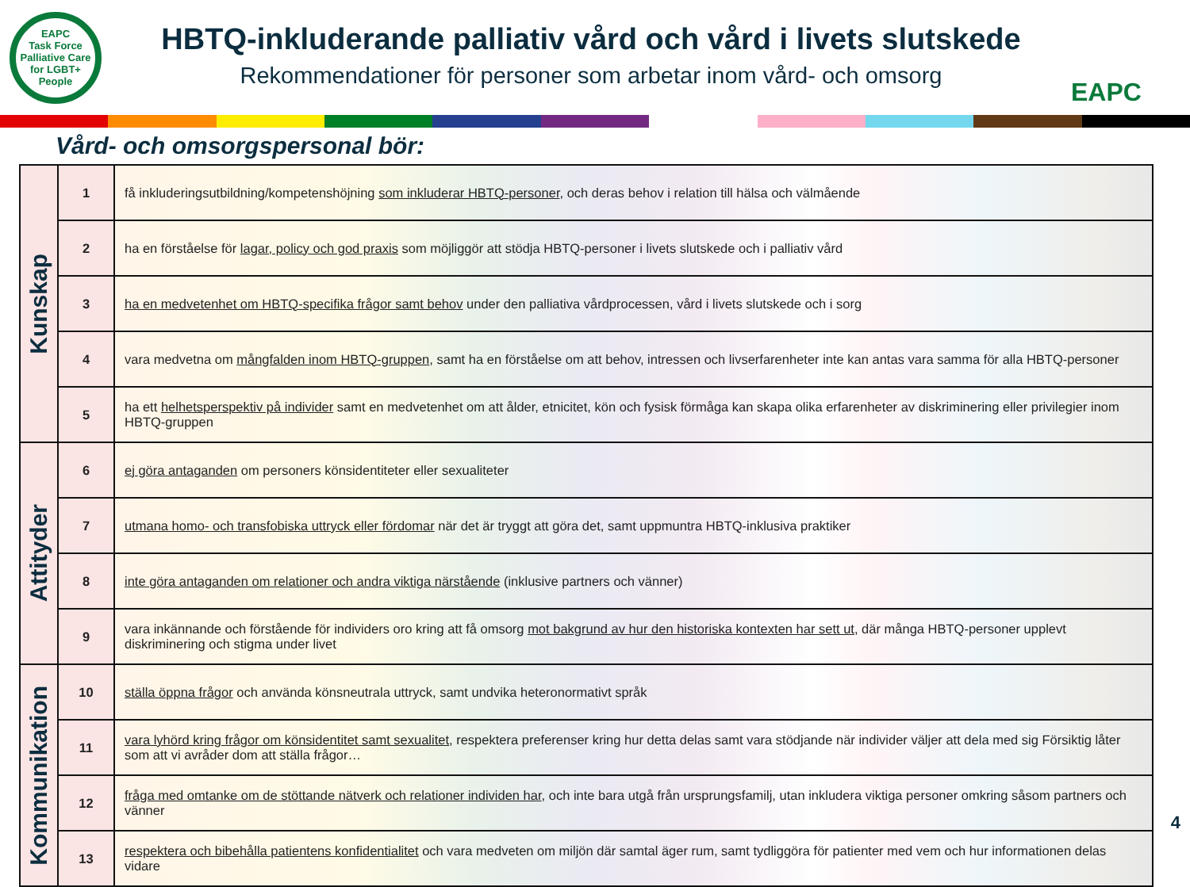EAPC
Task Force
Palliative Care for LGBT+ People
HBTQ-inkluderande palliativ vård och vård i livets slutskede
Rekommendationer för personer som arbetar inom vård- och omsorg
EAPC
Vård- och omsorgspersonal bör:
| Kunskap | 1 | få inkluderingsutbildning/kompetenshöjning som inkluderar HBTQ-personer , och deras behov i relation till hälsa och välmående |
| | 2 | ha en förståelse för lagar, policy och god praxis som möjliggör att stödja HBTQ-personer i livets slutskede och i palliativ vård |
| | 3 | ha en medvetenhet om HBTQ-specifika frågor samt behov under den palliativa vårdprocessen, vård i livets slutskede och i sorg |
| | 4 | vara medvetna om mångfalden inom HBTQ-gruppen , samt ha en förståelse om att behov, intressen och livserfarenheter inte kan antas vara samma för alla HBTQ-personer |
| | 5 | ha ett helhetsperspektiv på individer samt en medvetenhet om att ålder, etnicitet, kön och fysisk förmåga kan skapa olika erfarenheter av diskriminering eller privilegier inom HBTQ-gruppen |
| Attityder | 6 | ej göra antaganden om personers könsidentiteter eller sexualiteter |
| | 7 | utmana homo- och transfobiska uttryck eller fördomar när det är tryggt att göra det, samt uppmuntra HBTQ-inklusiva praktiker |
| | 8 | inte göra antaganden om relationer och andra viktiga närstående (inklusive partners och vänner) |
| | 9 | vara inkännande och förstående för individers oro kring att få omsorg mot bakgrund av hur den historiska kontexten har sett ut , där många HBTQ-personer upplevt diskriminering och stigma under livet |
| Kommunikation | 10 | ställa öppna frågor och använda könsneutrala uttryck, samt undvika heteronormativt språk |
| | 11 | vara lyhörd kring frågor om könsidentitet samt sexualitet , respektera preferenser kring hur detta delas samt vara stödjande när individer väljer att dela med sig Försiktig låter som att vi avråder dom att ställa frågor… |
| | 12 | fråga med omtanke om de stöttande nätverk och relationer individen har , och inte bara utgå från ursprungsfamilj, utan inkludera viktiga personer omkring såsom partners och vänner |
| | 13 | respektera och bibehålla patientens konfidentialitet och vara medveten om miljön där samtal äger rum, samt tydliggöra för patienter med vem och hur informationen delas vidare |
4